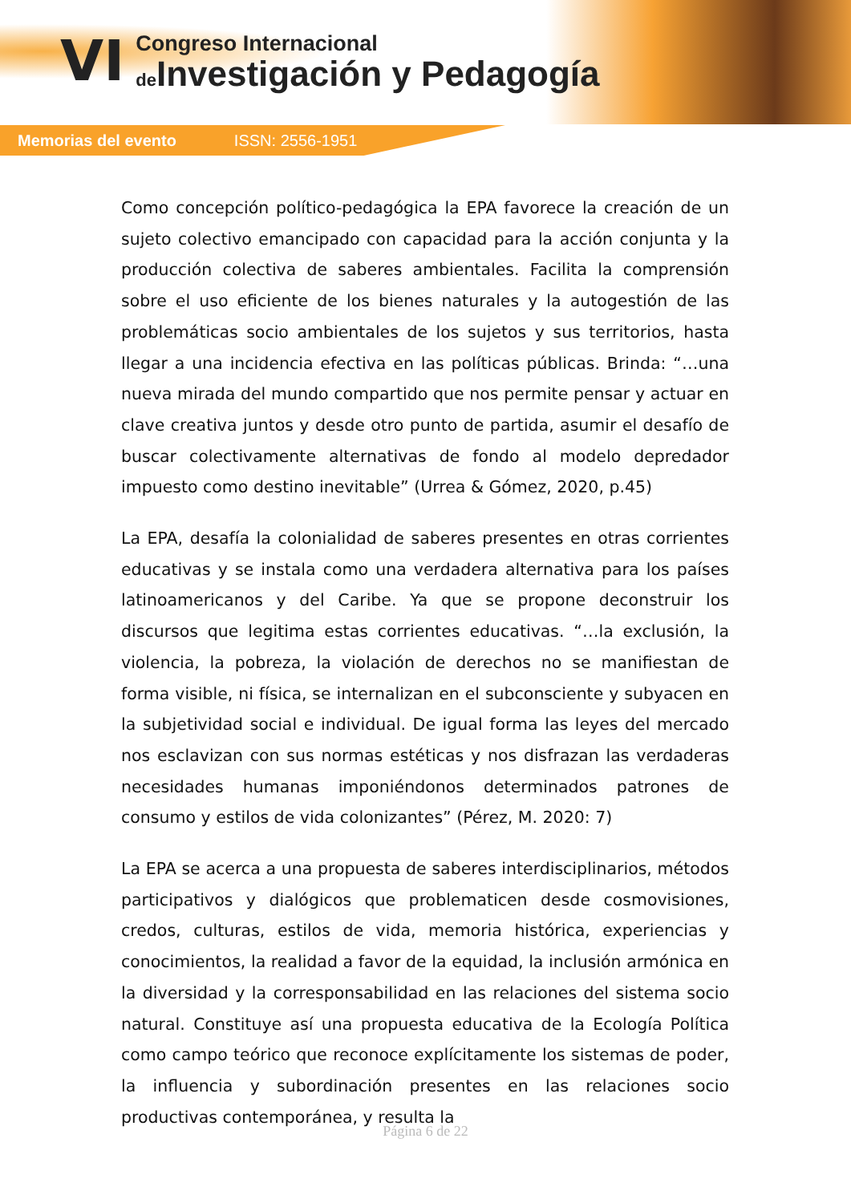VI
Congreso Internacional
de Investigación y Pedagogía
Memorias del evento ISSN: 2556-1951
Como concepción político-pedagógica la EPA favorece la creación de un sujeto colectivo emancipado con capacidad para la acción conjunta y la producción colectiva de saberes ambientales. Facilita la comprensión sobre el uso eficiente de los bienes naturales y la autogestión de las problemáticas socio ambientales de los sujetos y sus territorios, hasta llegar a una incidencia efectiva en las políticas públicas. Brinda: “…una nueva mirada del mundo compartido que nos permite pensar y actuar en clave creativa juntos y desde otro punto de partida, asumir el desafío de buscar colectivamente alternativas de fondo al modelo depredador impuesto como destino inevitable” (Urrea & Gómez, 2020, p.45)
La EPA, desafía la colonialidad de saberes presentes en otras corrientes educativas y se instala como una verdadera alternativa para los países latinoamericanos y del Caribe. Ya que se propone deconstruir los discursos que legitima estas corrientes educativas. “…la exclusión, la violencia, la pobreza, la violación de derechos no se manifiestan de forma visible, ni física, se internalizan en el subconsciente y subyacen en la subjetividad social e individual. De igual forma las leyes del mercado nos esclavizan con sus normas estéticas y nos disfrazan las verdaderas necesidades humanas imponiéndonos determinados patrones de consumo y estilos de vida colonizantes” (Pérez, M. 2020: 7)
La EPA se acerca a una propuesta de saberes interdisciplinarios, métodos participativos y dialógicos que problematicen desde cosmovisiones, credos, culturas, estilos de vida, memoria histórica, experiencias y conocimientos, la realidad a favor de la equidad, la inclusión armónica en la diversidad y la corresponsabilidad en las relaciones del sistema socio natural. Constituye así una propuesta educativa de la Ecología Política como campo teórico que reconoce explícitamente los sistemas de poder, la influencia y subordinación presentes en las relaciones socio productivas contemporánea, y resulta la
Página 6 de 22